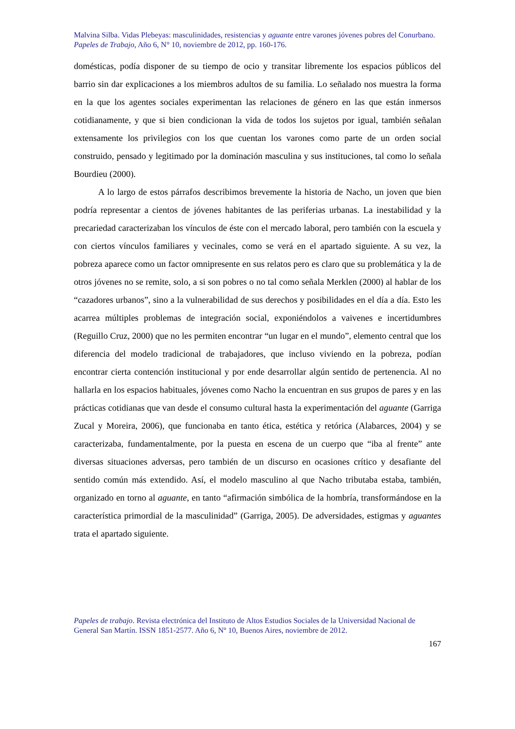Malvina Silba. Vidas Plebeyas: masculinidades, resistencias y aguante entre varones jóvenes pobres del Conurbano.
Papeles de Trabajo, Año 6, N° 10, noviembre de 2012, pp. 160-176.
domésticas, podía disponer de su tiempo de ocio y transitar libremente los espacios públicos del barrio sin dar explicaciones a los miembros adultos de su familia. Lo señalado nos muestra la forma en la que los agentes sociales experimentan las relaciones de género en las que están inmersos cotidianamente, y que si bien condicionan la vida de todos los sujetos por igual, también señalan extensamente los privilegios con los que cuentan los varones como parte de un orden social construido, pensado y legitimado por la dominación masculina y sus instituciones, tal como lo señala Bourdieu (2000).
A lo largo de estos párrafos describimos brevemente la historia de Nacho, un joven que bien podría representar a cientos de jóvenes habitantes de las periferias urbanas. La inestabilidad y la precariedad caracterizaban los vínculos de éste con el mercado laboral, pero también con la escuela y con ciertos vínculos familiares y vecinales, como se verá en el apartado siguiente. A su vez, la pobreza aparece como un factor omnipresente en sus relatos pero es claro que su problemática y la de otros jóvenes no se remite, solo, a si son pobres o no tal como señala Merklen (2000) al hablar de los “cazadores urbanos”, sino a la vulnerabilidad de sus derechos y posibilidades en el día a día. Esto les acarrea múltiples problemas de integración social, exponiéndolos a vaivenes e incertidumbres (Reguillo Cruz, 2000) que no les permiten encontrar “un lugar en el mundo”, elemento central que los diferencia del modelo tradicional de trabajadores, que incluso viviendo en la pobreza, podían encontrar cierta contención institucional y por ende desarrollar algún sentido de pertenencia. Al no hallarla en los espacios habituales, jóvenes como Nacho la encuentran en sus grupos de pares y en las prácticas cotidianas que van desde el consumo cultural hasta la experimentación del aguante (Garriga Zucal y Moreira, 2006), que funcionaba en tanto ética, estética y retórica (Alabarces, 2004) y se caracterizaba, fundamentalmente, por la puesta en escena de un cuerpo que “iba al frente” ante diversas situaciones adversas, pero también de un discurso en ocasiones crítico y desafiante del sentido común más extendido. Así, el modelo masculino al que Nacho tributaba estaba, también, organizado en torno al aguante, en tanto “afirmación simbólica de la hombría, transformándose en la característica primordial de la masculinidad” (Garriga, 2005). De adversidades, estigmas y aguantes trata el apartado siguiente.
Papeles de trabajo. Revista electrónica del Instituto de Altos Estudios Sociales de la Universidad Nacional de General San Martín. ISSN 1851-2577. Año 6, Nº 10, Buenos Aires, noviembre de 2012.
167